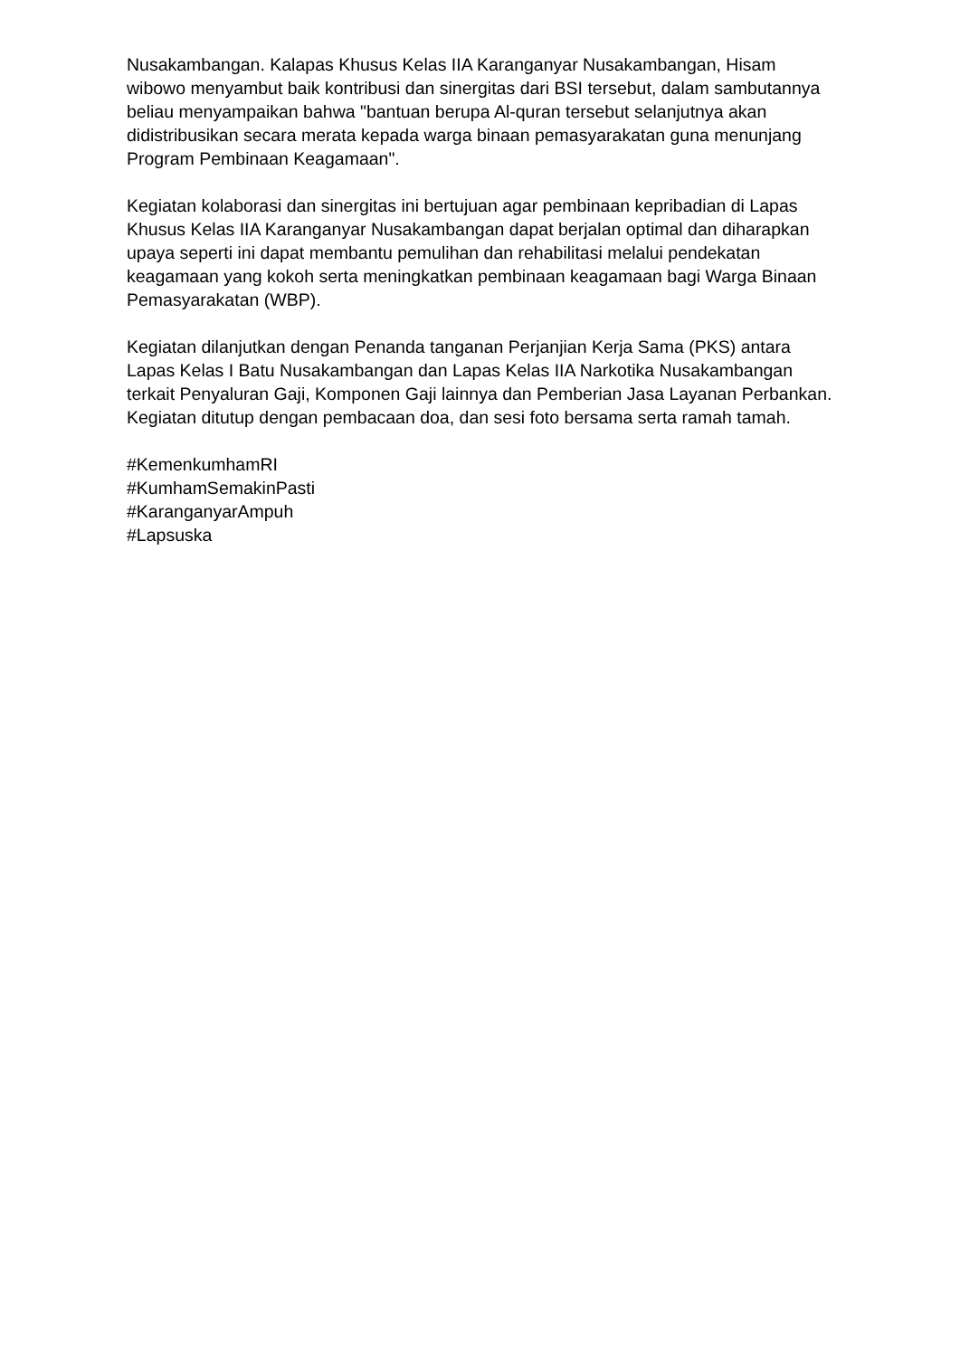Nusakambangan. Kalapas Khusus Kelas IIA Karanganyar Nusakambangan, Hisam wibowo menyambut baik kontribusi dan sinergitas dari BSI tersebut, dalam sambutannya beliau menyampaikan bahwa "bantuan berupa Al-quran tersebut selanjutnya akan didistribusikan secara merata kepada warga binaan pemasyarakatan guna menunjang Program Pembinaan Keagamaan".
Kegiatan kolaborasi dan sinergitas ini bertujuan agar pembinaan kepribadian di Lapas Khusus Kelas IIA Karanganyar Nusakambangan dapat berjalan optimal dan diharapkan upaya seperti ini dapat membantu pemulihan dan rehabilitasi melalui pendekatan keagamaan yang kokoh serta meningkatkan pembinaan keagamaan bagi Warga Binaan Pemasyarakatan (WBP).
Kegiatan dilanjutkan dengan Penanda tanganan Perjanjian Kerja Sama (PKS) antara Lapas Kelas I Batu Nusakambangan dan Lapas Kelas IIA Narkotika Nusakambangan terkait Penyaluran Gaji, Komponen Gaji lainnya dan Pemberian Jasa Layanan Perbankan. Kegiatan ditutup dengan pembacaan doa, dan sesi foto bersama serta ramah tamah.
#KemenkumhamRI
#KumhamSemakinPasti
#KaranganyarAmpuh
#Lapsuska